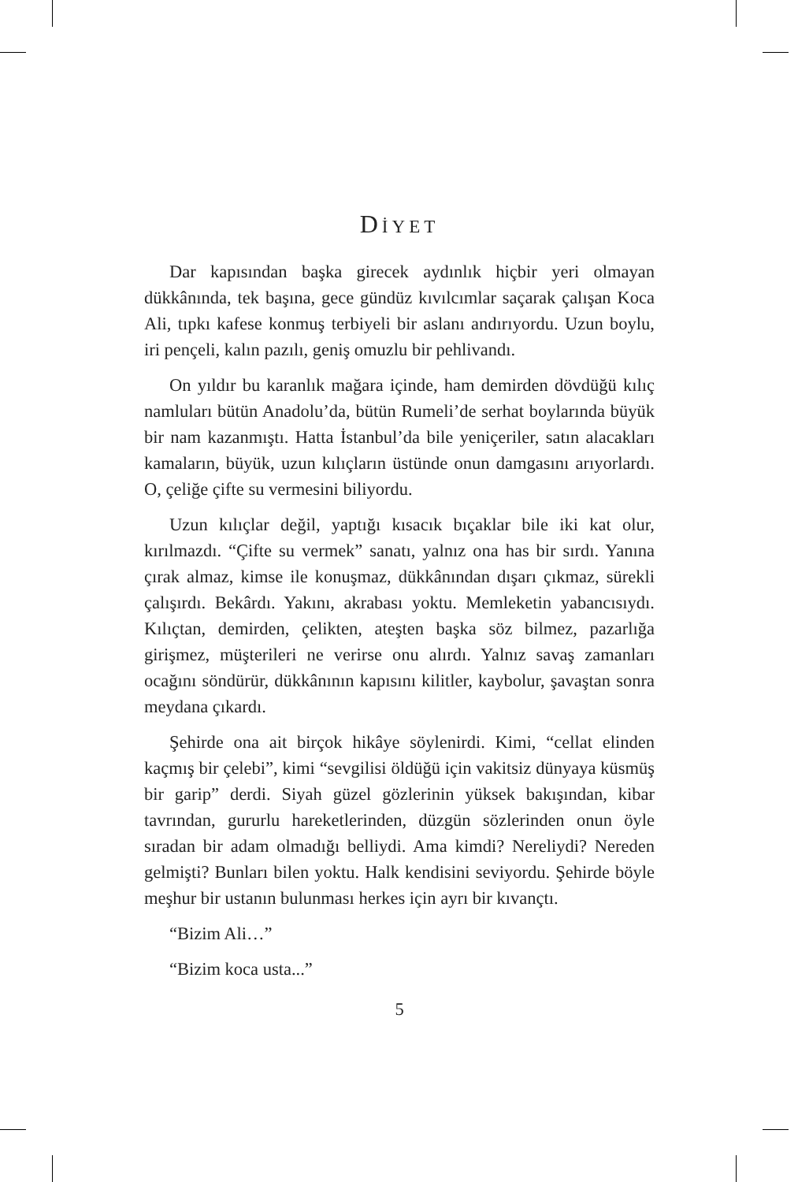DİYET
Dar kapısından başka girecek aydınlık hiçbir yeri olmayan dükkânında, tek başına, gece gündüz kıvılcımlar saçarak çalışan Koca Ali, tıpkı kafese konmuş terbiyeli bir aslanı andırıyordu. Uzun boylu, iri pençeli, kalın pazılı, geniş omuzlu bir pehlivandı.
On yıldır bu karanlık mağara içinde, ham demirden dövdüğü kılıç namluları bütün Anadolu’da, bütün Rumeli’de serhat boylarında büyük bir nam kazanmıştı. Hatta İstanbul’da bile yeniçeriler, satın alacakları kamaların, büyük, uzun kılıçların üstünde onun damgasını arıyorlardı. O, çeliğe çifte su vermesini biliyordu.
Uzun kılıçlar değil, yaptığı kısacık bıçaklar bile iki kat olur, kırılmazdı. “Çifte su vermek” sanatı, yalnız ona has bir sırdı. Yanına çırak almaz, kimse ile konuşmaz, dükkânından dışarı çıkmaz, sürekli çalışırdı. Bekârdı. Yakını, akrabası yoktu. Memleketin yabancısıydı. Kılıçtan, demirden, çelikten, ateşten başka söz bilmez, pazarlığa girişmez, müşterileri ne verirse onu alırdı. Yalnız savaş zamanları ocağını söndürür, dükkânının kapısını kilitler, kaybolur, şavaştan sonra meydana çıkardı.
Şehirde ona ait birçok hikâye söylenirdi. Kimi, “cellat elinden kaçmış bir çelebi”, kimi “sevgilisi öldüğü için vakitsiz dünyaya küsmüş bir garip” derdi. Siyah güzel gözlerinin yüksek bakışından, kibar tavrından, gururlu hareketlerinden, düzgün sözlerinden onun öyle sıradan bir adam olmadığı belliydi. Ama kimdi? Nereliydi? Nereden gelmişti? Bunları bilen yoktu. Halk kendisini seviyordu. Şehirde böyle meşhur bir ustanın bulunması herkes için ayrı bir kıvançtı.
“Bizim Ali…”
“Bizim koca usta...”
5